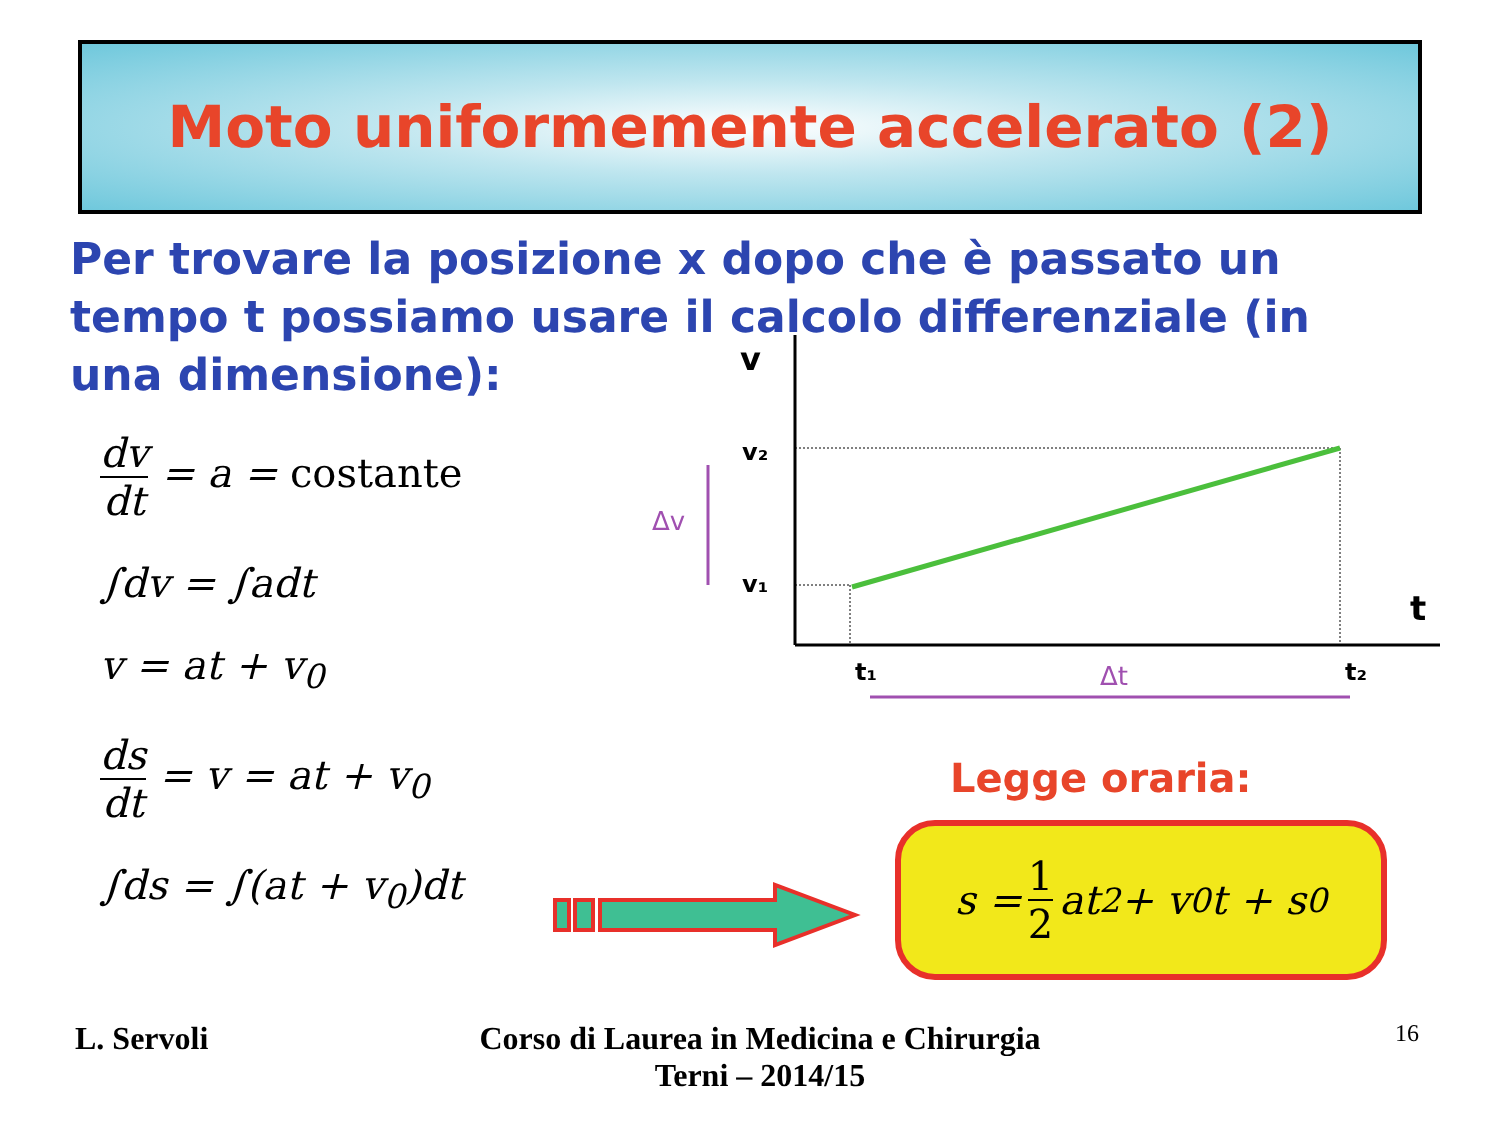Moto uniformemente accelerato (2)
Per trovare la posizione x dopo che è passato un tempo t possiamo usare il calcolo differenziale (in una dimensione):
dv dt = a = costante
∫dv = ∫adt
v = at + v<sub>0</sub>
ds dt = v = at + v<sub>0</sub>
∫ds = ∫(at + v<sub>0</sub>)dt
v
v₂
v₁
Δv
t
t₁
t₂
Δt
Legge oraria:
s = 1 2 at<sup>2</sup> + v<sub>0</sub>t + s<sub>0</sub>
L. Servoli
Corso di Laurea in Medicina e Chirurgia
Terni – 2014/15
16